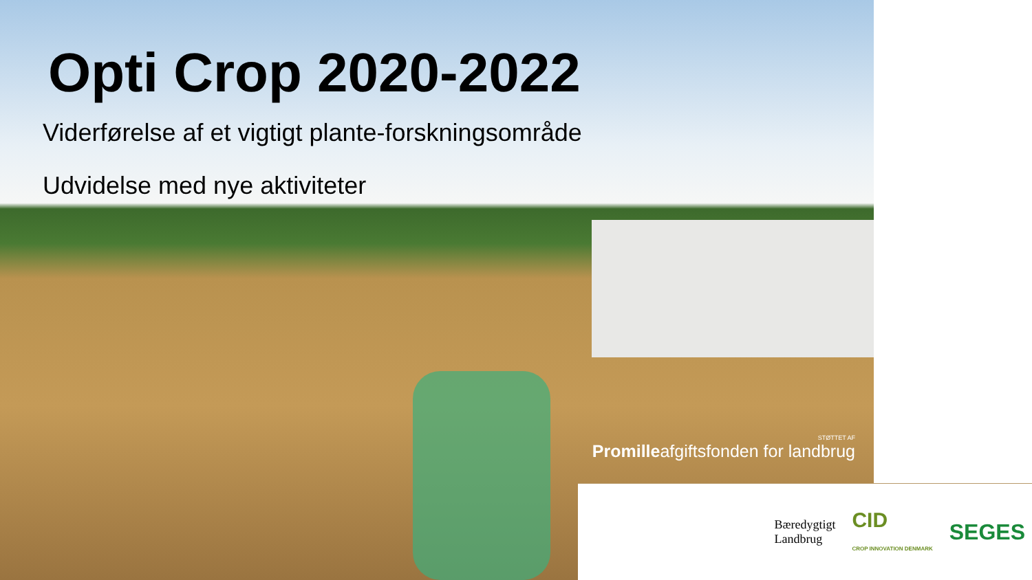Opti Crop 2020-2022
Viderførelse af et vigtigt plante-forskningsområde
Udvidelse med nye aktiviteter
STØTTET AF
Promilleafgiftsfonden for landbrug
Bæredygtigt
Landbrug
CID
CROP INNOVATION DENMARK
SEGES